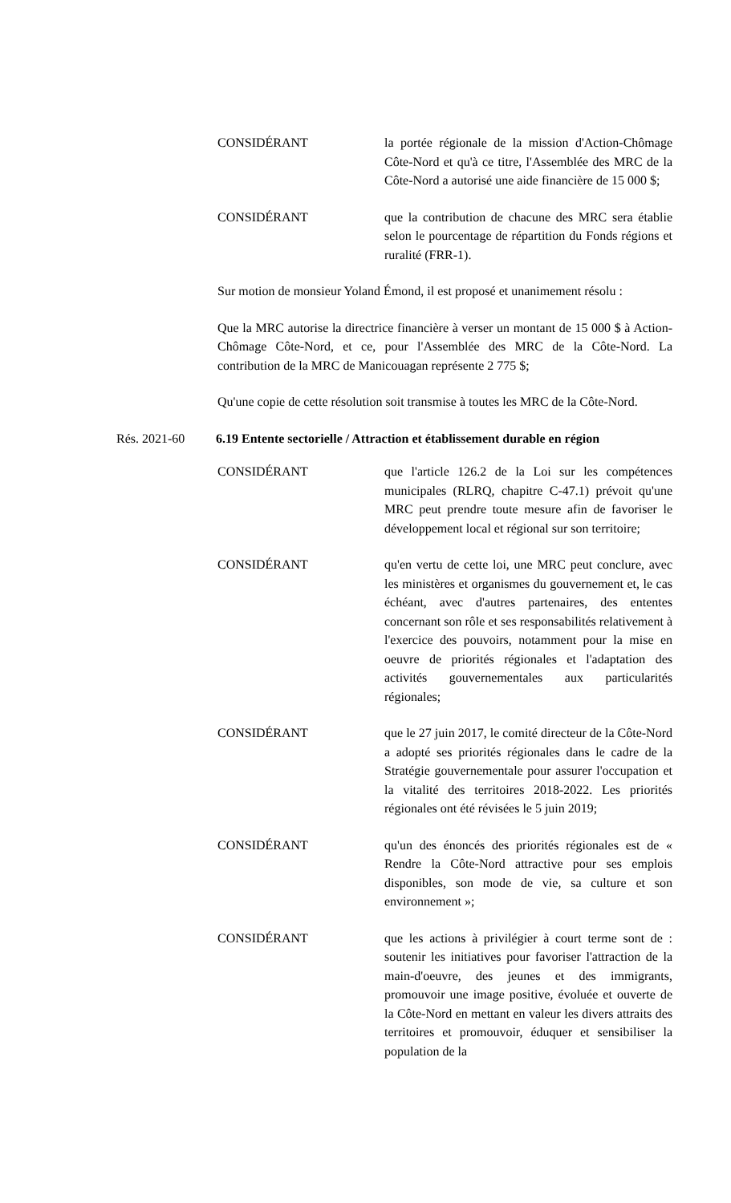CONSIDÉRANT la portée régionale de la mission d'Action-Chômage Côte-Nord et qu'à ce titre, l'Assemblée des MRC de la Côte-Nord a autorisé une aide financière de 15 000 $;
CONSIDÉRANT que la contribution de chacune des MRC sera établie selon le pourcentage de répartition du Fonds régions et ruralité (FRR-1).
Sur motion de monsieur Yoland Émond, il est proposé et unanimement résolu :
Que la MRC autorise la directrice financière à verser un montant de 15 000 $ à Action-Chômage Côte-Nord, et ce, pour l'Assemblée des MRC de la Côte-Nord. La contribution de la MRC de Manicouagan représente 2 775 $;
Qu'une copie de cette résolution soit transmise à toutes les MRC de la Côte-Nord.
Rés. 2021-60 6.19 Entente sectorielle / Attraction et établissement durable en région
CONSIDÉRANT que l'article 126.2 de la Loi sur les compétences municipales (RLRQ, chapitre C-47.1) prévoit qu'une MRC peut prendre toute mesure afin de favoriser le développement local et régional sur son territoire;
CONSIDÉRANT qu'en vertu de cette loi, une MRC peut conclure, avec les ministères et organismes du gouvernement et, le cas échéant, avec d'autres partenaires, des ententes concernant son rôle et ses responsabilités relativement à l'exercice des pouvoirs, notamment pour la mise en oeuvre de priorités régionales et l'adaptation des activités gouvernementales aux particularités régionales;
CONSIDÉRANT que le 27 juin 2017, le comité directeur de la Côte-Nord a adopté ses priorités régionales dans le cadre de la Stratégie gouvernementale pour assurer l'occupation et la vitalité des territoires 2018-2022. Les priorités régionales ont été révisées le 5 juin 2019;
CONSIDÉRANT qu'un des énoncés des priorités régionales est de « Rendre la Côte-Nord attractive pour ses emplois disponibles, son mode de vie, sa culture et son environnement »;
CONSIDÉRANT que les actions à privilégier à court terme sont de : soutenir les initiatives pour favoriser l'attraction de la main-d'oeuvre, des jeunes et des immigrants, promouvoir une image positive, évoluée et ouverte de la Côte-Nord en mettant en valeur les divers attraits des territoires et promouvoir, éduquer et sensibiliser la population de la